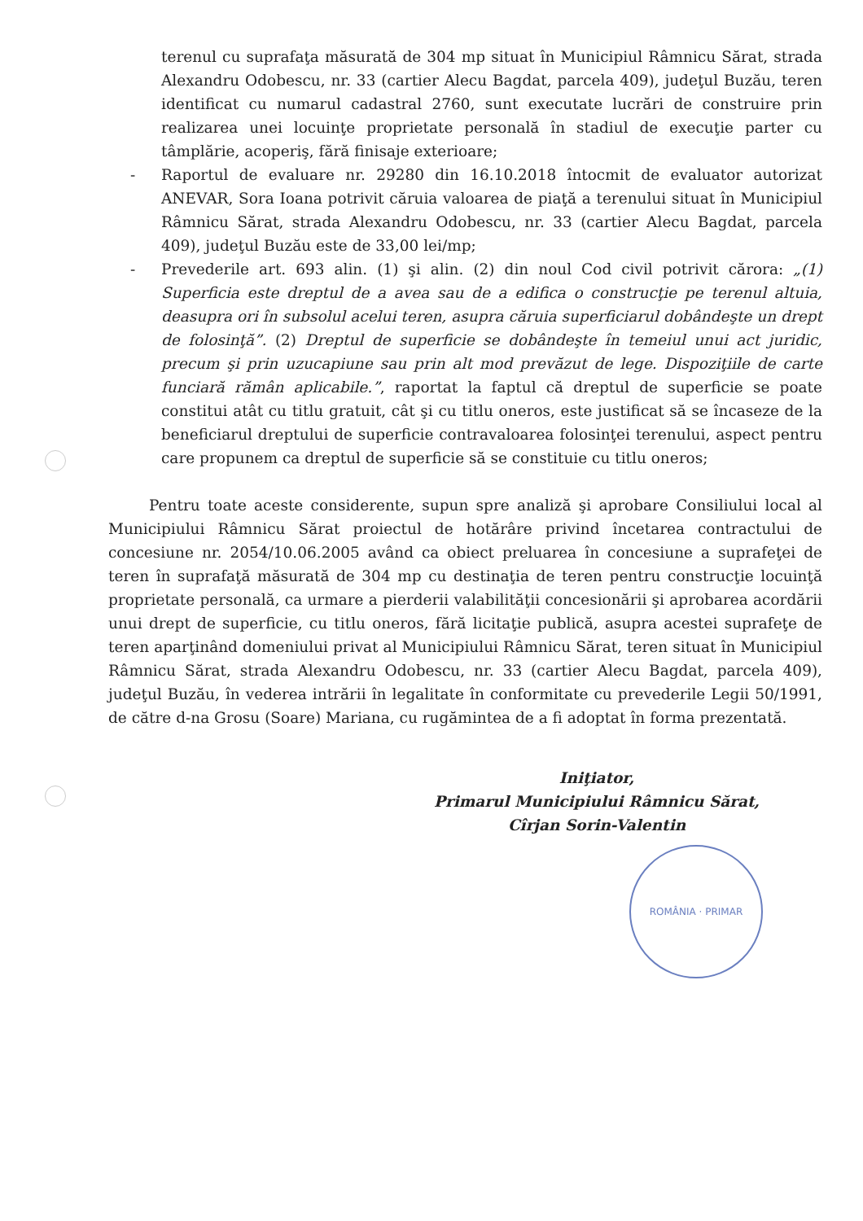terenul cu suprafaţa măsurată de 304 mp situat în Municipiul Râmnicu Sărat, strada Alexandru Odobescu, nr. 33 (cartier Alecu Bagdat, parcela 409), judeţul Buzău, teren identificat cu numarul cadastral 2760, sunt executate lucrări de construire prin realizarea unei locuinţe proprietate personală în stadiul de execuţie parter cu tâmplărie, acoperiş, fără finisaje exterioare;
- Raportul de evaluare nr. 29280 din 16.10.2018 întocmit de evaluator autorizat ANEVAR, Sora Ioana potrivit căruia valoarea de piaţă a terenului situat în Municipiul Râmnicu Sărat, strada Alexandru Odobescu, nr. 33 (cartier Alecu Bagdat, parcela 409), judeţul Buzău este de 33,00 lei/mp;
- Prevederile art. 693 alin. (1) şi alin. (2) din noul Cod civil potrivit cărora: „(1) Superficia este dreptul de a avea sau de a edifica o construcţie pe terenul altuia, deasupra ori în subsolul acelui teren, asupra căruia superficiarul dobândeşte un drept de folosinţă”. (2) Dreptul de superficie se dobândeşte în temeiul unui act juridic, precum şi prin uzucapiune sau prin alt mod prevăzut de lege. Dispoziţiile de carte funciară rămân aplicabile.”, raportat la faptul că dreptul de superficie se poate constitui atât cu titlu gratuit, cât şi cu titlu oneros, este justificat să se încaseze de la beneficiarul dreptului de superficie contravaloarea folosinţei terenului, aspect pentru care propunem ca dreptul de superficie să se constituie cu titlu oneros;
Pentru toate aceste considerente, supun spre analiză şi aprobare Consiliului local al Municipiului Râmnicu Sărat proiectul de hotărâre privind încetarea contractului de concesiune nr. 2054/10.06.2005 având ca obiect preluarea în concesiune a suprafeţei de teren în suprafaţă măsurată de 304 mp cu destinaţia de teren pentru construcţie locuinţă proprietate personală, ca urmare a pierderii valabilităţii concesionării şi aprobarea acordării unui drept de superficie, cu titlu oneros, fără licitaţie publică, asupra acestei suprafeţe de teren aparţinând domeniului privat al Municipiului Râmnicu Sărat, teren situat în Municipiul Râmnicu Sărat, strada Alexandru Odobescu, nr. 33 (cartier Alecu Bagdat, parcela 409), judeţul Buzău, în vederea intrării în legalitate în conformitate cu prevederile Legii 50/1991, de către d-na Grosu (Soare) Mariana, cu rugămintea de a fi adoptat în forma prezentată.
Iniţiator,
Primarul Municipiului Râmnicu Sărat,
Cîrjan Sorin-Valentin
ROMÂNIA · PRIMAR